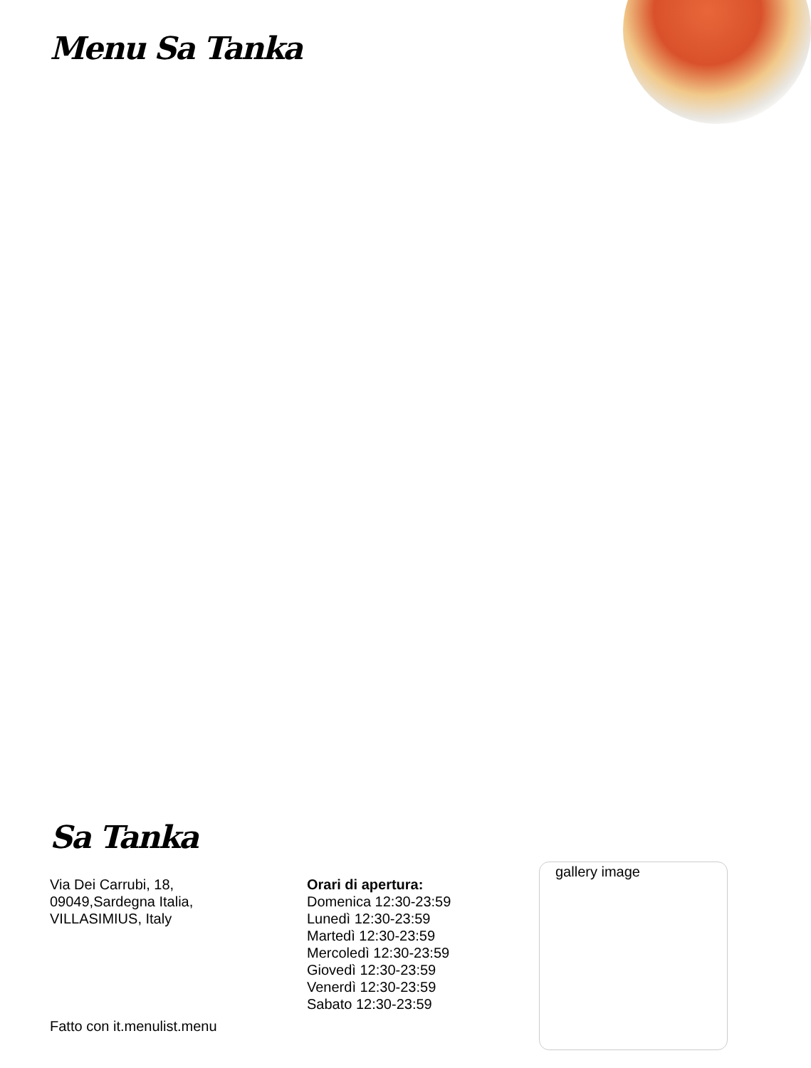Menu Sa Tanka
Sa Tanka
Via Dei Carrubi, 18,
09049,Sardegna Italia,
VILLASIMIUS, Italy
Orari di apertura:
Domenica 12:30-23:59
Lunedì 12:30-23:59
Martedì 12:30-23:59
Mercoledì 12:30-23:59
Giovedì 12:30-23:59
Venerdì 12:30-23:59
Sabato 12:30-23:59
gallery image
Fatto con it.menulist.menu